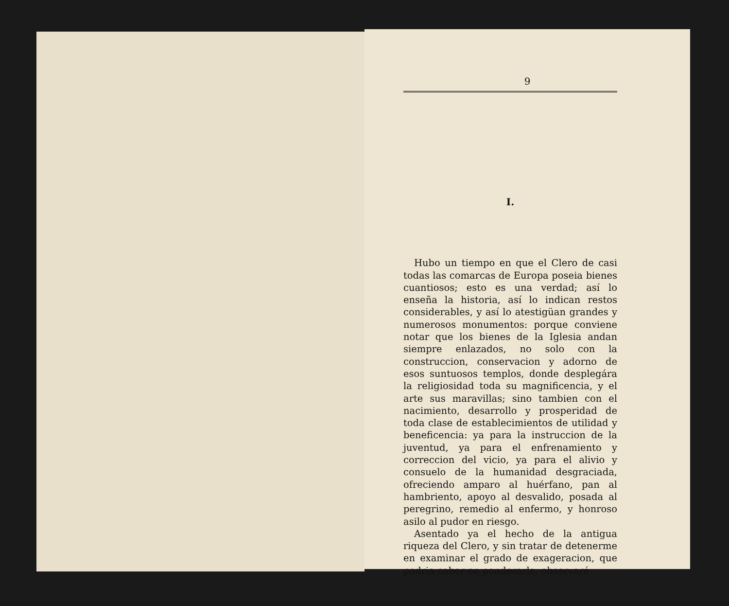9
I.
Hubo un tiempo en que el Clero de casi todas las comarcas de Europa poseia bienes cuantiosos; esto es una verdad; así lo enseña la historia, así lo indican restos considerables, y así lo atestigüan grandes y numerosos monumentos: porque conviene notar que los bienes de la Iglesia andan siempre enlazados, no solo con la construccion, conservacion y adorno de esos suntuosos templos, donde desplegára la religiosidad toda su magnificencia, y el arte sus maravillas; sino tambien con el nacimiento, desarrollo y prosperidad de toda clase de establecimientos de utilidad y beneficencia: ya para la instruccion de la juventud, ya para el enfrenamiento y correccion del vicio, ya para el alivio y consuelo de la humanidad desgraciada, ofreciendo amparo al huérfano, pan al hambriento, apoyo al desvalido, posada al peregrino, remedio al enfermo, y honroso asilo al pudor en riesgo.
Asentado ya el hecho de la antigua riqueza del Clero, y sin tratar de detenerme en examinar el grado de exageracion, que podria caber en ponderarla, observaré